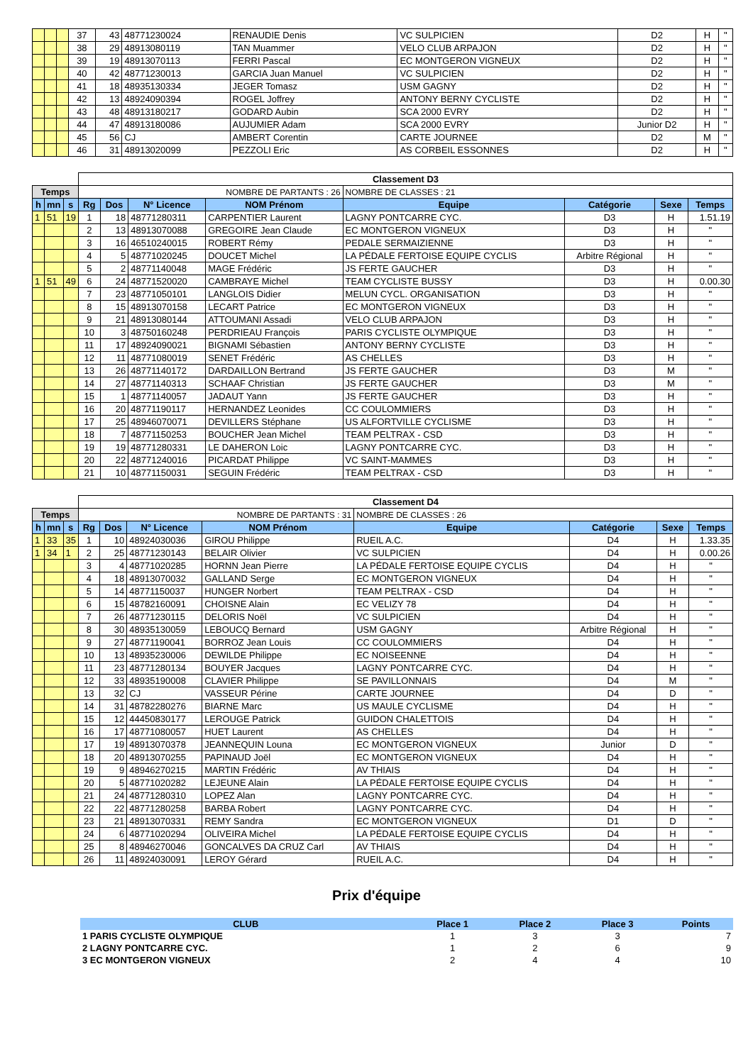| | | | 37 | 43 | 48771230024 | RENAUDIE Denis | VC SULPICIEN | D2 | H | " |
| | | | 38 | 29 | 48913080119 | TAN Muammer | VELO CLUB ARPAJON | D2 | H | " |
| | | | 39 | 19 | 48913070113 | FERRI Pascal | EC MONTGERON VIGNEUX | D2 | H | " |
| | | | 40 | 42 | 48771230013 | GARCIA Juan Manuel | VC SULPICIEN | D2 | H | " |
| | | | 41 | 18 | 48935130334 | JEGER Tomasz | USM GAGNY | D2 | H | " |
| | | | 42 | 13 | 48924090394 | ROGEL Joffrey | ANTONY BERNY CYCLISTE | D2 | H | " |
| | | | 43 | 48 | 48913180217 | GODARD Aubin | SCA 2000 EVRY | D2 | H | " |
| | | | 44 | 47 | 48913180086 | AUJUMIER Adam | SCA 2000 EVRY | Junior D2 | H | " |
| | | | 45 | 56 | CJ | AMBERT Corentin | CARTE JOURNEE | D2 | M | " |
| | | | 46 | 31 | 48913020099 | PEZZOLI Eric | AS CORBEIL ESSONNES | D2 | H | " |
| | | | Classement D3 | | | | | | | |
| Temps | | | NOMBRE DE PARTANTS : 26 | | | | NOMBRE DE CLASSES : 21 | | | |
| h | mn | s | Rg | Dos | N° Licence | NOM Prénom | Equipe | Catégorie | Sexe | Temps |
| 1 | 51 | 19 | 1 | 18 | 48771280311 | CARPENTIER Laurent | LAGNY PONTCARRE CYC. | D3 | H | 1.51.19 |
| | | | 2 | 13 | 48913070088 | GREGOIRE Jean Claude | EC MONTGERON VIGNEUX | D3 | H | " |
| | | | 3 | 16 | 46510240015 | ROBERT Rémy | PEDALE SERMAIZIENNE | D3 | H | " |
| | | | 4 | 5 | 48771020245 | DOUCET Michel | LA PÉDALE FERTOISE EQUIPE CYCLIS | Arbitre Régional | H | " |
| | | | 5 | 2 | 48771140048 | MAGE Frédéric | JS FERTE GAUCHER | D3 | H | " |
| 1 | 51 | 49 | 6 | 24 | 48771520020 | CAMBRAYE Michel | TEAM CYCLISTE BUSSY | D3 | H | 0.00.30 |
| | | | 7 | 23 | 48771050101 | LANGLOIS Didier | MELUN CYCL. ORGANISATION | D3 | H | " |
| | | | 8 | 15 | 48913070158 | LECART Patrice | EC MONTGERON VIGNEUX | D3 | H | " |
| | | | 9 | 21 | 48913080144 | ATTOUMANI Assadi | VELO CLUB ARPAJON | D3 | H | " |
| | | | 10 | 3 | 48750160248 | PERDRIEAU François | PARIS CYCLISTE OLYMPIQUE | D3 | H | " |
| | | | 11 | 17 | 48924090021 | BIGNAMI Sébastien | ANTONY BERNY CYCLISTE | D3 | H | " |
| | | | 12 | 11 | 48771080019 | SENET Frédéric | AS CHELLES | D3 | H | " |
| | | | 13 | 26 | 48771140172 | DARDAILLON Bertrand | JS FERTE GAUCHER | D3 | M | " |
| | | | 14 | 27 | 48771140313 | SCHAAF Christian | JS FERTE GAUCHER | D3 | M | " |
| | | | 15 | 1 | 48771140057 | JADAUT Yann | JS FERTE GAUCHER | D3 | H | " |
| | | | 16 | 20 | 48771190117 | HERNANDEZ Leonides | CC COULOMMIERS | D3 | H | " |
| | | | 17 | 25 | 48946070071 | DEVILLERS Stéphane | US ALFORTVILLE CYCLISME | D3 | H | " |
| | | | 18 | 7 | 48771150253 | BOUCHER Jean Michel | TEAM PELTRAX - CSD | D3 | H | " |
| | | | 19 | 19 | 48771280331 | LE DAHERON Loic | LAGNY PONTCARRE CYC. | D3 | H | " |
| | | | 20 | 22 | 48771240016 | PICARDAT Philippe | VC SAINT-MAMMES | D3 | H | " |
| | | | 21 | 10 | 48771150031 | SEGUIN Frédéric | TEAM PELTRAX - CSD | D3 | H | " |
| | | | Classement D4 | | | | | | | |
| Temps | | | NOMBRE DE PARTANTS : 31 | | | | NOMBRE DE CLASSES : 26 | | | |
| h | mn | s | Rg | Dos | N° Licence | NOM Prénom | Equipe | Catégorie | Sexe | Temps |
| 1 | 33 | 35 | 1 | 10 | 48924030036 | GIROU Philippe | RUEIL A.C. | D4 | H | 1.33.35 |
| 1 | 34 | 1 | 2 | 25 | 48771230143 | BELAIR Olivier | VC SULPICIEN | D4 | H | 0.00.26 |
| | | | 3 | 4 | 48771020285 | HORNN Jean Pierre | LA PÉDALE FERTOISE EQUIPE CYCLIS | D4 | H | " |
| | | | 4 | 18 | 48913070032 | GALLAND Serge | EC MONTGERON VIGNEUX | D4 | H | " |
| | | | 5 | 14 | 48771150037 | HUNGER Norbert | TEAM PELTRAX - CSD | D4 | H | " |
| | | | 6 | 15 | 48782160091 | CHOISNE Alain | EC VELIZY 78 | D4 | H | " |
| | | | 7 | 26 | 48771230115 | DELORIS Noël | VC SULPICIEN | D4 | H | " |
| | | | 8 | 30 | 48935130059 | LEBOUCQ Bernard | USM GAGNY | Arbitre Régional | H | " |
| | | | 9 | 27 | 48771190041 | BORROZ Jean Louis | CC COULOMMIERS | D4 | H | " |
| | | | 10 | 13 | 48935230006 | DEWILDE Philippe | EC NOISEENNE | D4 | H | " |
| | | | 11 | 23 | 48771280134 | BOUYER Jacques | LAGNY PONTCARRE CYC. | D4 | H | " |
| | | | 12 | 33 | 48935190008 | CLAVIER Philippe | SE PAVILLONNAIS | D4 | M | " |
| | | | 13 | 32 | CJ | VASSEUR Périne | CARTE JOURNEE | D4 | D | " |
| | | | 14 | 31 | 48782280276 | BIARNE Marc | US MAULE CYCLISME | D4 | H | " |
| | | | 15 | 12 | 44450830177 | LEROUGE Patrick | GUIDON CHALETTOIS | D4 | H | " |
| | | | 16 | 17 | 48771080057 | HUET Laurent | AS CHELLES | D4 | H | " |
| | | | 17 | 19 | 48913070378 | JEANNEQUIN Louna | EC MONTGERON VIGNEUX | Junior | D | " |
| | | | 18 | 20 | 48913070255 | PAPINAUD Joël | EC MONTGERON VIGNEUX | D4 | H | " |
| | | | 19 | 9 | 48946270215 | MARTIN Frédéric | AV THIAIS | D4 | H | " |
| | | | 20 | 5 | 48771020282 | LEJEUNE Alain | LA PÉDALE FERTOISE EQUIPE CYCLIS | D4 | H | " |
| | | | 21 | 24 | 48771280310 | LOPEZ Alan | LAGNY PONTCARRE CYC. | D4 | H | " |
| | | | 22 | 22 | 48771280258 | BARBA Robert | LAGNY PONTCARRE CYC. | D4 | H | " |
| | | | 23 | 21 | 48913070331 | REMY Sandra | EC MONTGERON VIGNEUX | D1 | D | " |
| | | | 24 | 6 | 48771020294 | OLIVEIRA Michel | LA PÉDALE FERTOISE EQUIPE CYCLIS | D4 | H | " |
| | | | 25 | 8 | 48946270046 | GONCALVES DA CRUZ Carl | AV THIAIS | D4 | H | " |
| | | | 26 | 11 | 48924030091 | LEROY Gérard | RUEIL A.C. | D4 | H | " |
Prix d'équipe
| CLUB | Place 1 | Place 2 | Place 3 | Points |
| --- | --- | --- | --- | --- |
| 1 PARIS CYCLISTE OLYMPIQUE | 1 | 3 | 3 | 7 |
| 2 LAGNY PONTCARRE CYC. | 1 | 2 | 6 | 9 |
| 3 EC MONTGERON VIGNEUX | 2 | 4 | 4 | 10 |